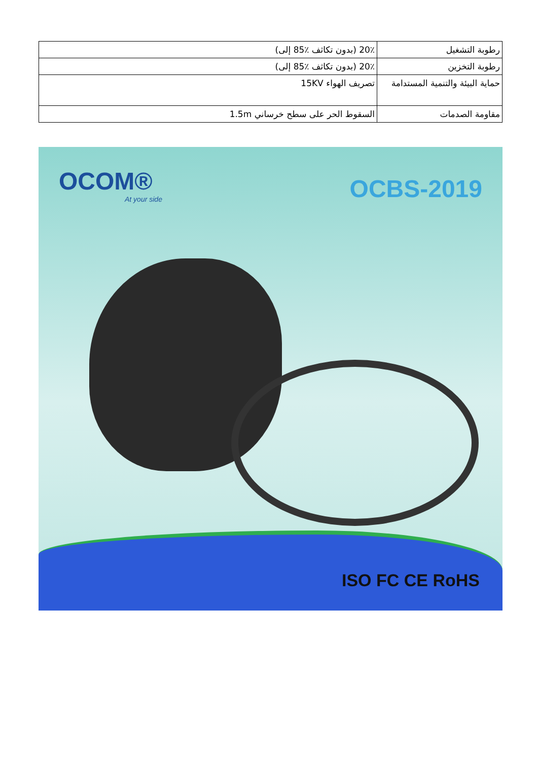| رطوبة التشغيل | 20٪ (بدون تكاثف ٪85 إلى) |
| رطوبة التخزين | 20٪ (بدون تكاثف ٪85 إلى) |
| حماية البيئة والتنمية المستدامة | تصريف الهواء 15KV |
| مقاومة الصدمات | السقوط الحر على سطح خرساني 1.5m |
OCOM®
At your side
OCBS-2019
ISO FC CE RoHS